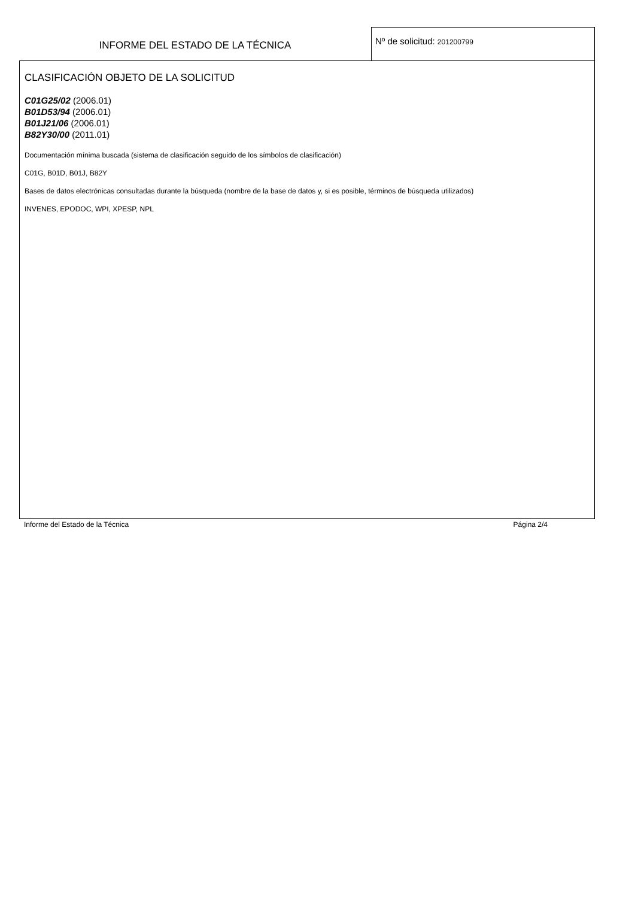INFORME DEL ESTADO DE LA TÉCNICA
Nº de solicitud: 201200799
CLASIFICACIÓN OBJETO DE LA SOLICITUD
C01G25/02 (2006.01)
B01D53/94 (2006.01)
B01J21/06 (2006.01)
B82Y30/00 (2011.01)
Documentación mínima buscada (sistema de clasificación seguido de los símbolos de clasificación)
C01G, B01D, B01J, B82Y
Bases de datos electrónicas consultadas durante la búsqueda (nombre de la base de datos y, si es posible, términos de búsqueda utilizados)
INVENES, EPODOC, WPI, XPESP, NPL
Informe del Estado de la Técnica Página 2/4